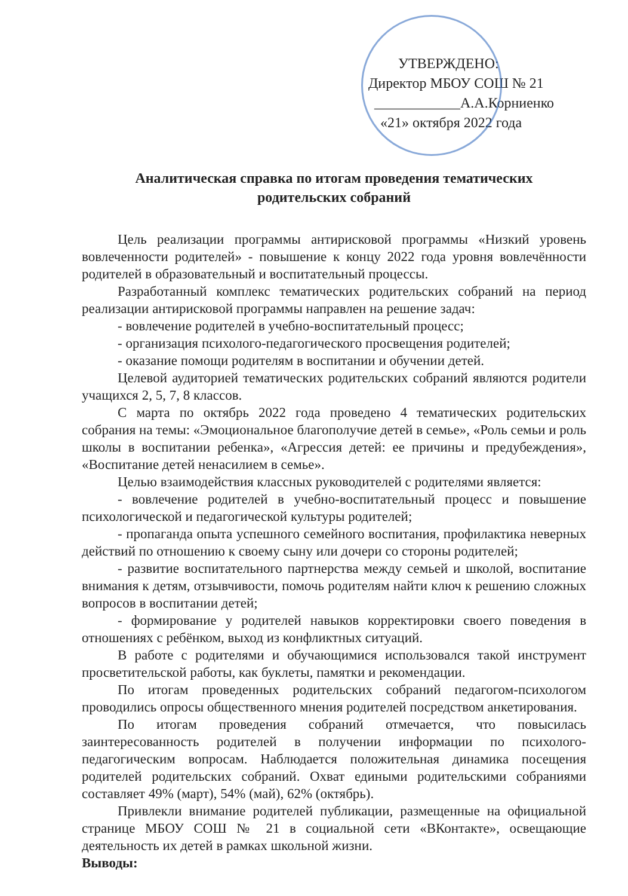УТВЕРЖДЕНО:
Директор МБОУ СОШ № 21
____________А.А.Корниенко
«21» октября 2022 года
Аналитическая справка по итогам проведения тематических
родительских собраний
Цель реализации программы антирисковой программы «Низкий уровень вовлеченности родителей» - повышение к концу 2022 года уровня вовлечённости родителей в образовательный и воспитательный процессы.
Разработанный комплекс тематических родительских собраний на период реализации антирисковой программы направлен на решение задач:
- вовлечение родителей в учебно-воспитательный процесс;
- организация психолого-педагогического просвещения родителей;
- оказание помощи родителям в воспитании и обучении детей.
Целевой аудиторией тематических родительских собраний являются родители учащихся 2, 5, 7, 8 классов.
С марта по октябрь 2022 года проведено 4 тематических родительских собрания на темы: «Эмоциональное благополучие детей в семье», «Роль семьи и роль школы в воспитании ребенка», «Агрессия детей: ее причины и предубеждения», «Воспитание детей ненасилием в семье».
Целью взаимодействия классных руководителей с родителями является:
- вовлечение родителей в учебно-воспитательный процесс и повышение психологической и педагогической культуры родителей;
- пропаганда опыта успешного семейного воспитания, профилактика неверных действий по отношению к своему сыну или дочери со стороны родителей;
- развитие воспитательного партнерства между семьей и школой, воспитание внимания к детям, отзывчивости, помочь родителям найти ключ к решению сложных вопросов в воспитании детей;
- формирование у родителей навыков корректировки своего поведения в отношениях с ребёнком, выход из конфликтных ситуаций.
В работе с родителями и обучающимися использовался такой инструмент просветительской работы, как буклеты, памятки и рекомендации.
По итогам проведенных родительских собраний педагогом-психологом проводились опросы общественного мнения родителей посредством анкетирования.
По итогам проведения собраний отмечается, что повысилась заинтересованность родителей в получении информации по психолого-педагогическим вопросам. Наблюдается положительная динамика посещения родителей родительских собраний. Охват едиными родительскими собраниями составляет 49% (март), 54% (май), 62% (октябрь).
Привлекли внимание родителей публикации, размещенные на официальной странице МБОУ СОШ № 21 в социальной сети «ВКонтакте», освещающие деятельность их детей в рамках школьной жизни.
Выводы: